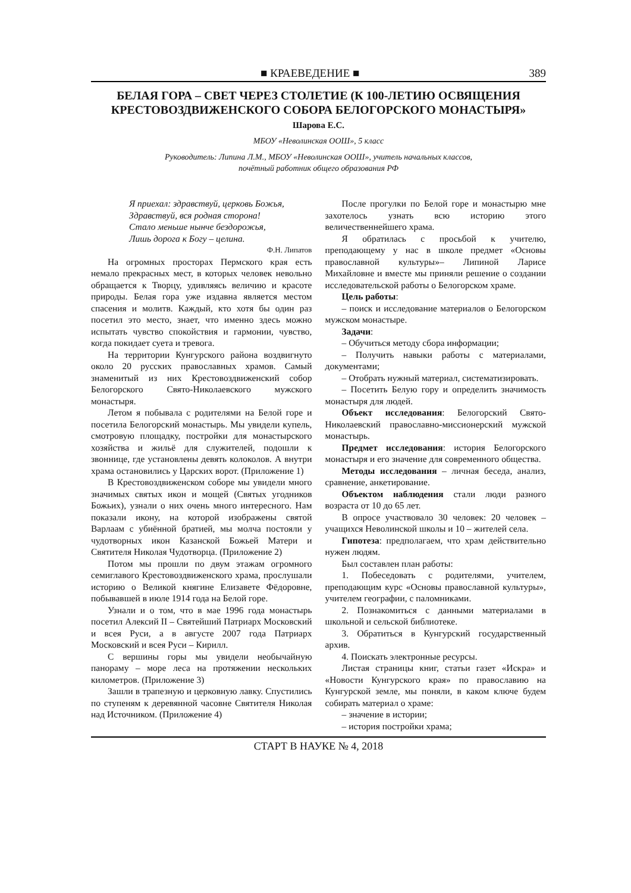■ КРАЕВЕДЕНИЕ ■ 389
БЕЛАЯ ГОРА – СВЕТ ЧЕРЕЗ СТОЛЕТИЕ (К 100-ЛЕТИЮ ОСВЯЩЕНИЯ КРЕСТОВОЗДВИЖЕНСКОГО СОБОРА БЕЛОГОРСКОГО МОНАСТЫРЯ»
Шарова Е.С.
МБОУ «Неволинская ООШ», 5 класс
Руководитель: Липина Л.М., МБОУ «Неволинская ООШ», учитель начальных классов,
почётный работник общего образования РФ
Я приехал: здравствуй, церковь Божья,
Здравствуй, вся родная сторона!
Стало меньше нынче бездорожья,
Лишь дорога к Богу – целина.
Ф.Н. Липатов
На огромных просторах Пермского края есть немало прекрасных мест, в которых человек невольно обращается к Творцу, удивляясь величию и красоте природы. Белая гора уже издавна является местом спасения и молитв. Каждый, кто хотя бы один раз посетил это место, знает, что именно здесь можно испытать чувство спокойствия и гармонии, чувство, когда покидает суета и тревога.
На территории Кунгурского района воздвигнуто около 20 русских православных храмов. Самый знаменитый из них Крестовоздвиженский собор Белогорского Свято-Николаевского мужского монастыря.
Летом я побывала с родителями на Белой горе и посетила Белогорский монастырь. Мы увидели купель, смотровую площадку, постройки для монастырского хозяйства и жильё для служителей, подошли к звоннице, где установлены девять колоколов. А внутри храма остановились у Царских ворот. (Приложение 1)
В Крестовоздвиженском соборе мы увидели много значимых святых икон и мощей (Святых угодников Божьих), узнали о них очень много интересного. Нам показали икону, на которой изображены святой Варлаам с убиённой братией, мы молча постояли у чудотворных икон Казанской Божьей Матери и Святителя Николая Чудотворца. (Приложение 2)
Потом мы прошли по двум этажам огромного семиглавого Крестовоздвиженского храма, прослушали историю о Великой княгине Елизавете Фёдоровне, побывавшей в июле 1914 года на Белой горе.
Узнали и о том, что в мае 1996 года монастырь посетил Алексий II – Святейший Патриарх Московский и всея Руси, а в августе 2007 года Патриарх Московский и всея Руси – Кирилл.
С вершины горы мы увидели необычайную панораму – море леса на протяжении нескольких километров. (Приложение 3)
Зашли в трапезную и церковную лавку. Спустились по ступеням к деревянной часовне Святителя Николая над Источником. (Приложение 4)
После прогулки по Белой горе и монастырю мне захотелось узнать всю историю этого величественнейшего храма.
Я обратилась с просьбой к учителю, преподающему у нас в школе предмет «Основы православной культуры»– Липиной Ларисе Михайловне и вместе мы приняли решение о создании исследовательской работы о Белогорском храме.
Цель работы:
– поиск и исследование материалов о Белогорском мужском монастыре.
Задачи:
– Обучиться методу сбора информации;
– Получить навыки работы с материалами, документами;
– Отобрать нужный материал, систематизировать.
– Посетить Белую гору и определить значимость монастыря для людей.
Объект исследования: Белогорский Свято-Николаевский православно-миссионерский мужской монастырь.
Предмет исследования: история Белогорского монастыря и его значение для современного общества.
Методы исследования – личная беседа, анализ, сравнение, анкетирование.
Объектом наблюдения стали люди разного возраста от 10 до 65 лет.
В опросе участвовало 30 человек: 20 человек – учащихся Неволинской школы и 10 – жителей села.
Гипотеза: предполагаем, что храм действительно нужен людям.
Был составлен план работы:
1. Побеседовать с родителями, учителем, преподающим курс «Основы православной культуры», учителем географии, с паломниками.
2. Познакомиться с данными материалами в школьной и сельской библиотеке.
3. Обратиться в Кунгурский государственный архив.
4. Поискать электронные ресурсы.
Листая страницы книг, статьи газет «Искра» и «Новости Кунгурского края» по православию на Кунгурской земле, мы поняли, в каком ключе будем собирать материал о храме:
– значение в истории;
– история постройки храма;
СТАРТ В НАУКЕ № 4, 2018